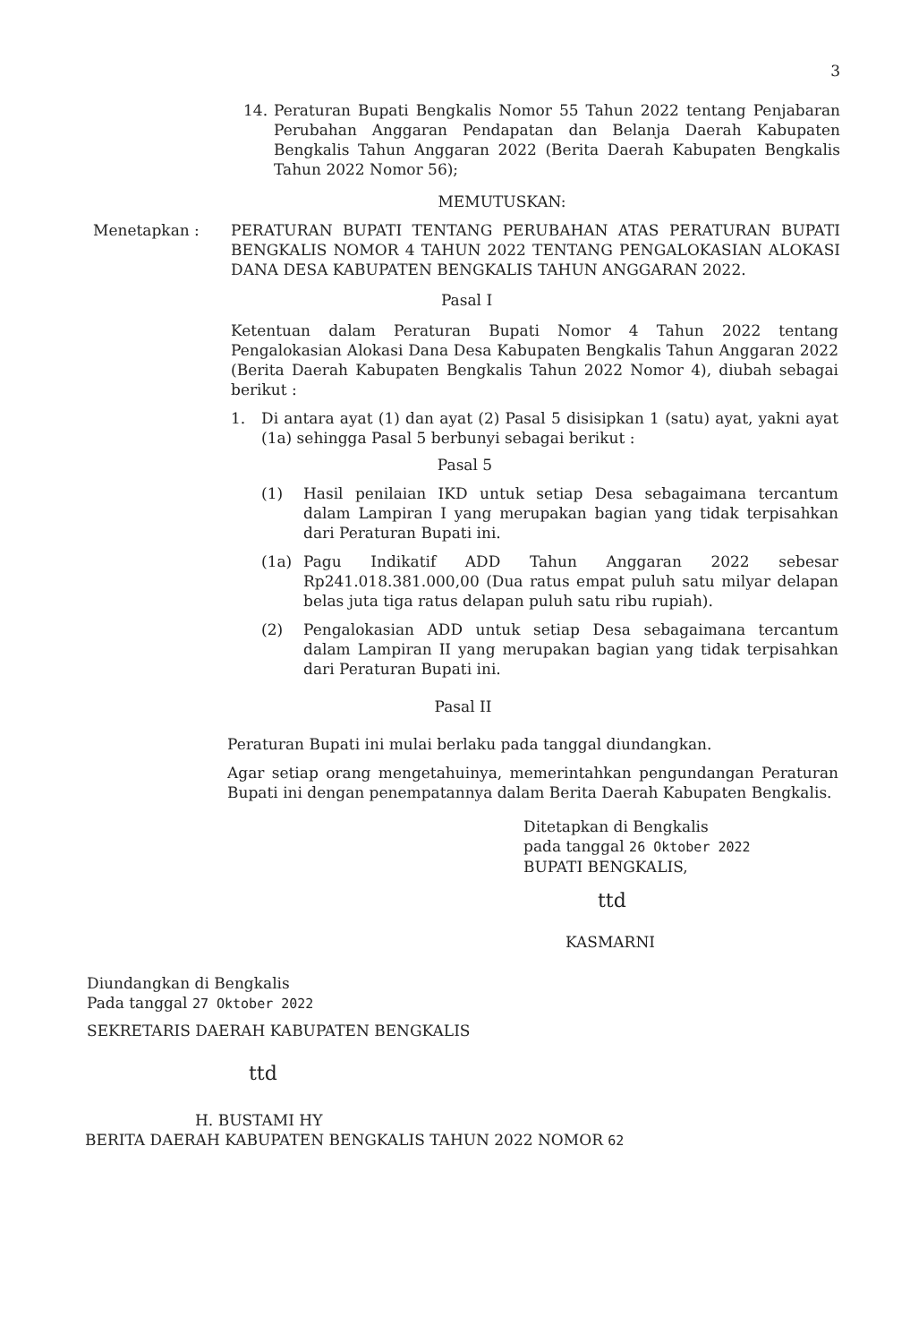3
14. Peraturan Bupati Bengkalis Nomor 55 Tahun 2022 tentang Penjabaran Perubahan Anggaran Pendapatan dan Belanja Daerah Kabupaten Bengkalis Tahun Anggaran 2022 (Berita Daerah Kabupaten Bengkalis Tahun 2022 Nomor 56);
MEMUTUSKAN:
Menetapkan : PERATURAN BUPATI TENTANG PERUBAHAN ATAS PERATURAN BUPATI BENGKALIS NOMOR 4 TAHUN 2022 TENTANG PENGALOKASIAN ALOKASI DANA DESA KABUPATEN BENGKALIS TAHUN ANGGARAN 2022.
Pasal I
Ketentuan dalam Peraturan Bupati Nomor 4 Tahun 2022 tentang Pengalokasian Alokasi Dana Desa Kabupaten Bengkalis Tahun Anggaran 2022 (Berita Daerah Kabupaten Bengkalis Tahun 2022 Nomor 4), diubah sebagai berikut :
1. Di antara ayat (1) dan ayat (2) Pasal 5 disisipkan 1 (satu) ayat, yakni ayat (1a) sehingga Pasal 5 berbunyi sebagai berikut :
Pasal 5
(1) Hasil penilaian IKD untuk setiap Desa sebagaimana tercantum dalam Lampiran I yang merupakan bagian yang tidak terpisahkan dari Peraturan Bupati ini.
(1a) Pagu Indikatif ADD Tahun Anggaran 2022 sebesar Rp241.018.381.000,00 (Dua ratus empat puluh satu milyar delapan belas juta tiga ratus delapan puluh satu ribu rupiah).
(2) Pengalokasian ADD untuk setiap Desa sebagaimana tercantum dalam Lampiran II yang merupakan bagian yang tidak terpisahkan dari Peraturan Bupati ini.
Pasal II
Peraturan Bupati ini mulai berlaku pada tanggal diundangkan.
Agar setiap orang mengetahuinya, memerintahkan pengundangan Peraturan Bupati ini dengan penempatannya dalam Berita Daerah Kabupaten Bengkalis.
Ditetapkan di Bengkalis
pada tanggal 26 Oktober 2022
BUPATI BENGKALIS,
ttd
KASMARNI
Diundangkan di Bengkalis
Pada tanggal 27 Oktober 2022
SEKRETARIS DAERAH KABUPATEN BENGKALIS
ttd
H. BUSTAMI HY
BERITA DAERAH KABUPATEN BENGKALIS TAHUN 2022 NOMOR 62